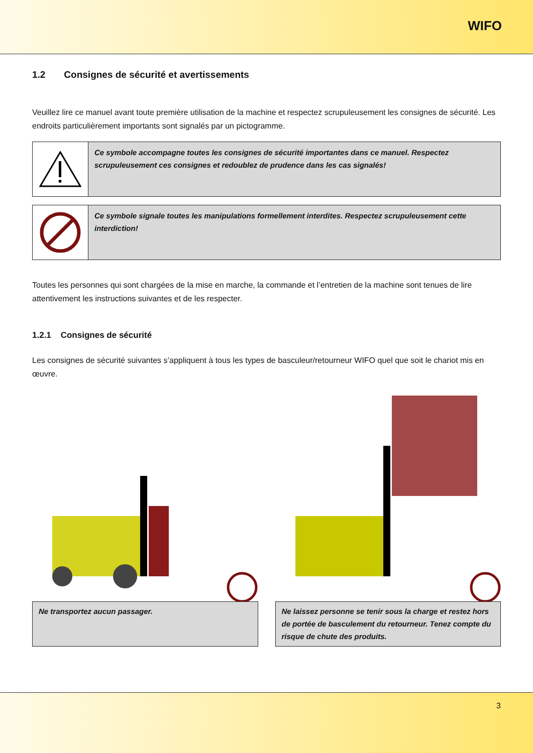WIFO
1.2 Consignes de sécurité et avertissements
Veuillez lire ce manuel avant toute première utilisation de la machine et respectez scrupuleusement les consignes de sécurité. Les endroits particulièrement importants sont signalés par un pictogramme.
Ce symbole accompagne toutes les consignes de sécurité importantes dans ce manuel. Respectez scrupuleusement ces consignes et redoublez de prudence dans les cas signalés!
Ce symbole signale toutes les manipulations formellement interdites. Respectez scrupuleusement cette interdiction!
Toutes les personnes qui sont chargées de la mise en marche, la commande et l’entretien de la machine sont tenues de lire attentivement les instructions suivantes et de les respecter.
1.2.1 Consignes de sécurité
Les consignes de sécurité suivantes s’appliquent à tous les types de basculeur/retourneur WIFO quel que soit le chariot mis en œuvre.
Ne transportez aucun passager. Ne laissez personne se tenir sous la charge et restez hors de portée de basculement du retourneur. Tenez compte du risque de chute des produits.
3